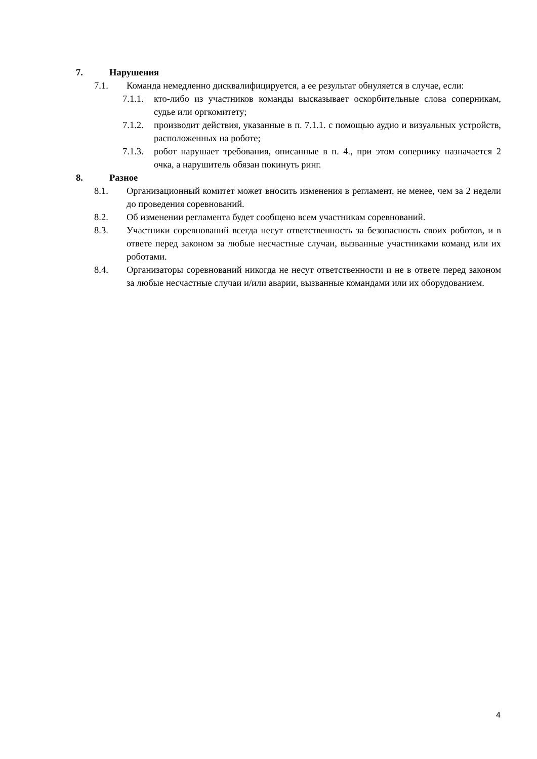7. Нарушения
7.1. Команда немедленно дисквалифицируется, а ее результат обнуляется в случае, если:
7.1.1. кто-либо из участников команды высказывает оскорбительные слова соперникам, судье или оргкомитету;
7.1.2. производит действия, указанные в п. 7.1.1. с помощью аудио и визуальных устройств, расположенных на роботе;
7.1.3. робот нарушает требования, описанные в п. 4., при этом сопернику назначается 2 очка, а нарушитель обязан покинуть ринг.
8. Разное
8.1. Организационный комитет может вносить изменения в регламент, не менее, чем за 2 недели до проведения соревнований.
8.2. Об изменении регламента будет сообщено всем участникам соревнований.
8.3. Участники соревнований всегда несут ответственность за безопасность своих роботов, и в ответе перед законом за любые несчастные случаи, вызванные участниками команд или их роботами.
8.4. Организаторы соревнований никогда не несут ответственности и не в ответе перед законом за любые несчастные случаи и/или аварии, вызванные командами или их оборудованием.
4